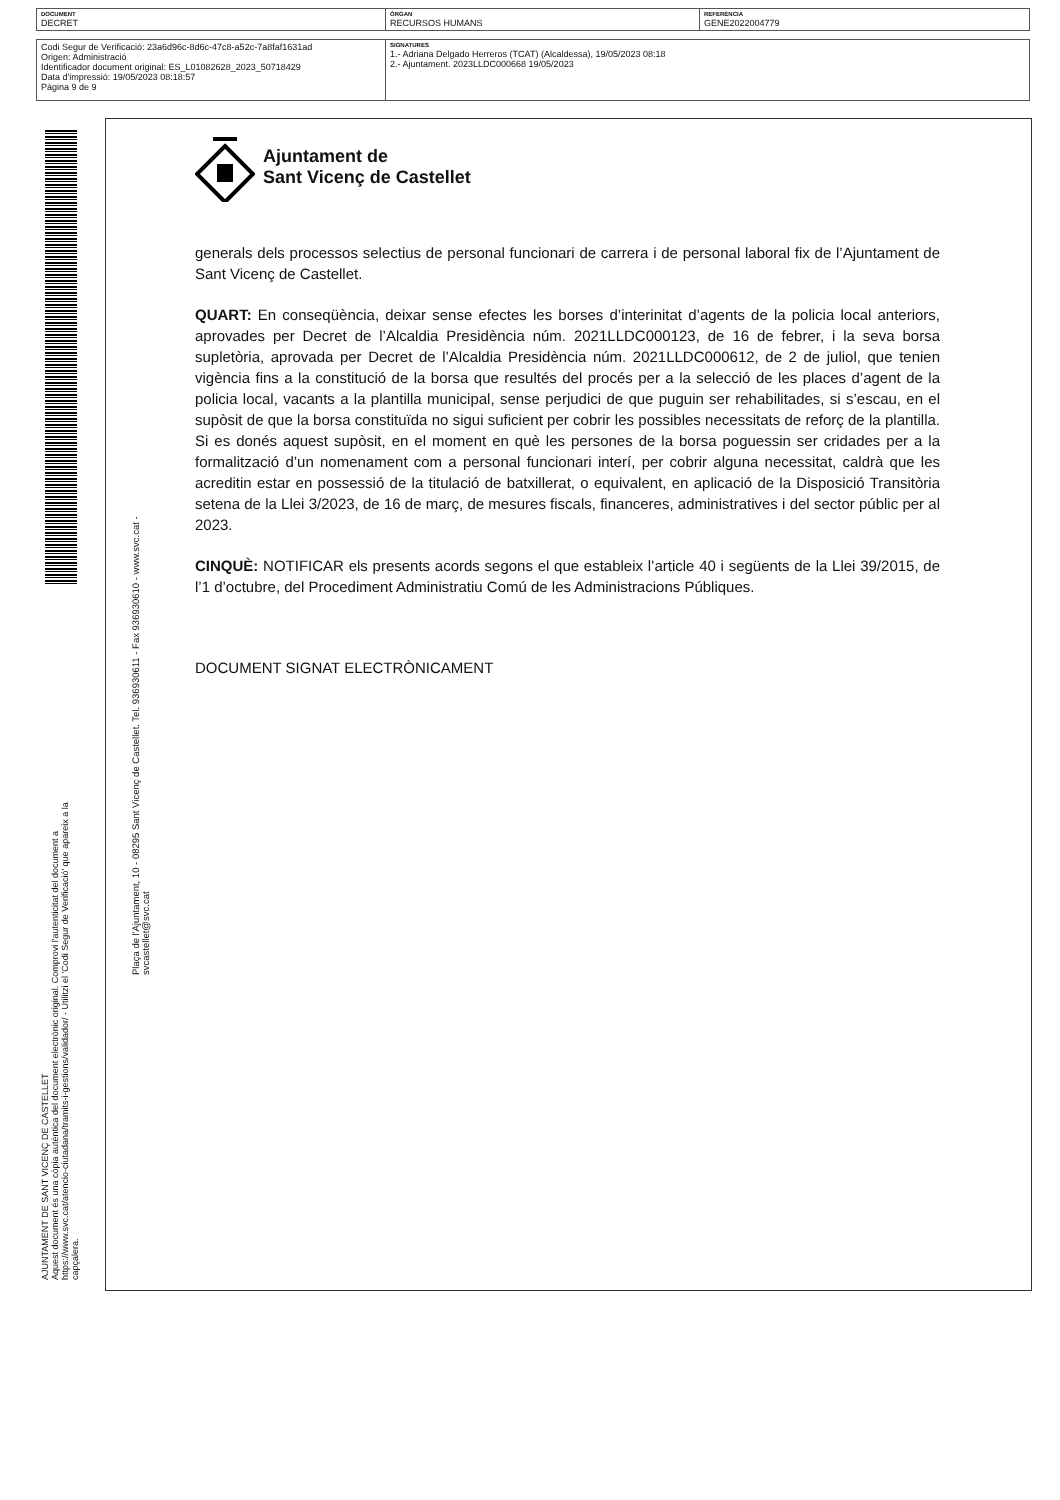| DOCUMENT DECRET | ÒRGAN RECURSOS HUMANS | REFERÈNCIA GENE2022004779 |
| Codi Segur de Verificació: 23a6d96c-8d6c-47c8-a52c-7a8faf1631ad Origen: Administració Identificador document original: ES_L01082628_2023_50718429 Data d'impressió: 19/05/2023 08:18:57 Pàgina 9 de 9 | SIGNATURES 1.- Adriana Delgado Herreros (TCAT) (Alcaldessa), 19/05/2023 08:18 2.- Ajuntament. 2023LLDC000668 19/05/2023 |
AJUNTAMENT DE SANT VICENÇ DE CASTELLET
Aquest document és una còpia autèntica del document electrònic original. Comprovi l'autenticitat del document a
https://www.svc.cat/atencio-ciutadana/tramits-i-gestions/validador/ - Utilitzi el 'Codi Segur de Verificació' que apareix a la capçalera.
Plaça de l'Ajuntament, 10 - 08295 Sant Vicenç de Castellet. Tel. 936930611 - Fax 936930610 - www.svc.cat - svcastellet@svc.cat
Ajuntament de
Sant Vicenç de Castellet
generals dels processos selectius de personal funcionari de carrera i de personal laboral fix de l’Ajuntament de Sant Vicenç de Castellet.
QUART: En conseqüència, deixar sense efectes les borses d’interinitat d’agents de la policia local anteriors, aprovades per Decret de l’Alcaldia Presidència núm. 2021LLDC000123, de 16 de febrer, i la seva borsa supletòria, aprovada per Decret de l’Alcaldia Presidència núm. 2021LLDC000612, de 2 de juliol, que tenien vigència fins a la constitució de la borsa que resultés del procés per a la selecció de les places d’agent de la policia local, vacants a la plantilla municipal, sense perjudici de que puguin ser rehabilitades, si s’escau, en el supòsit de que la borsa constituïda no sigui suficient per cobrir les possibles necessitats de reforç de la plantilla. Si es donés aquest supòsit, en el moment en què les persones de la borsa poguessin ser cridades per a la formalització d’un nomenament com a personal funcionari interí, per cobrir alguna necessitat, caldrà que les acreditin estar en possessió de la titulació de batxillerat, o equivalent, en aplicació de la Disposició Transitòria setena de la Llei 3/2023, de 16 de març, de mesures fiscals, financeres, administratives i del sector públic per al 2023.
CINQUÈ: NOTIFICAR els presents acords segons el que estableix l’article 40 i següents de la Llei 39/2015, de l’1 d’octubre, del Procediment Administratiu Comú de les Administracions Públiques.
DOCUMENT SIGNAT ELECTRÒNICAMENT